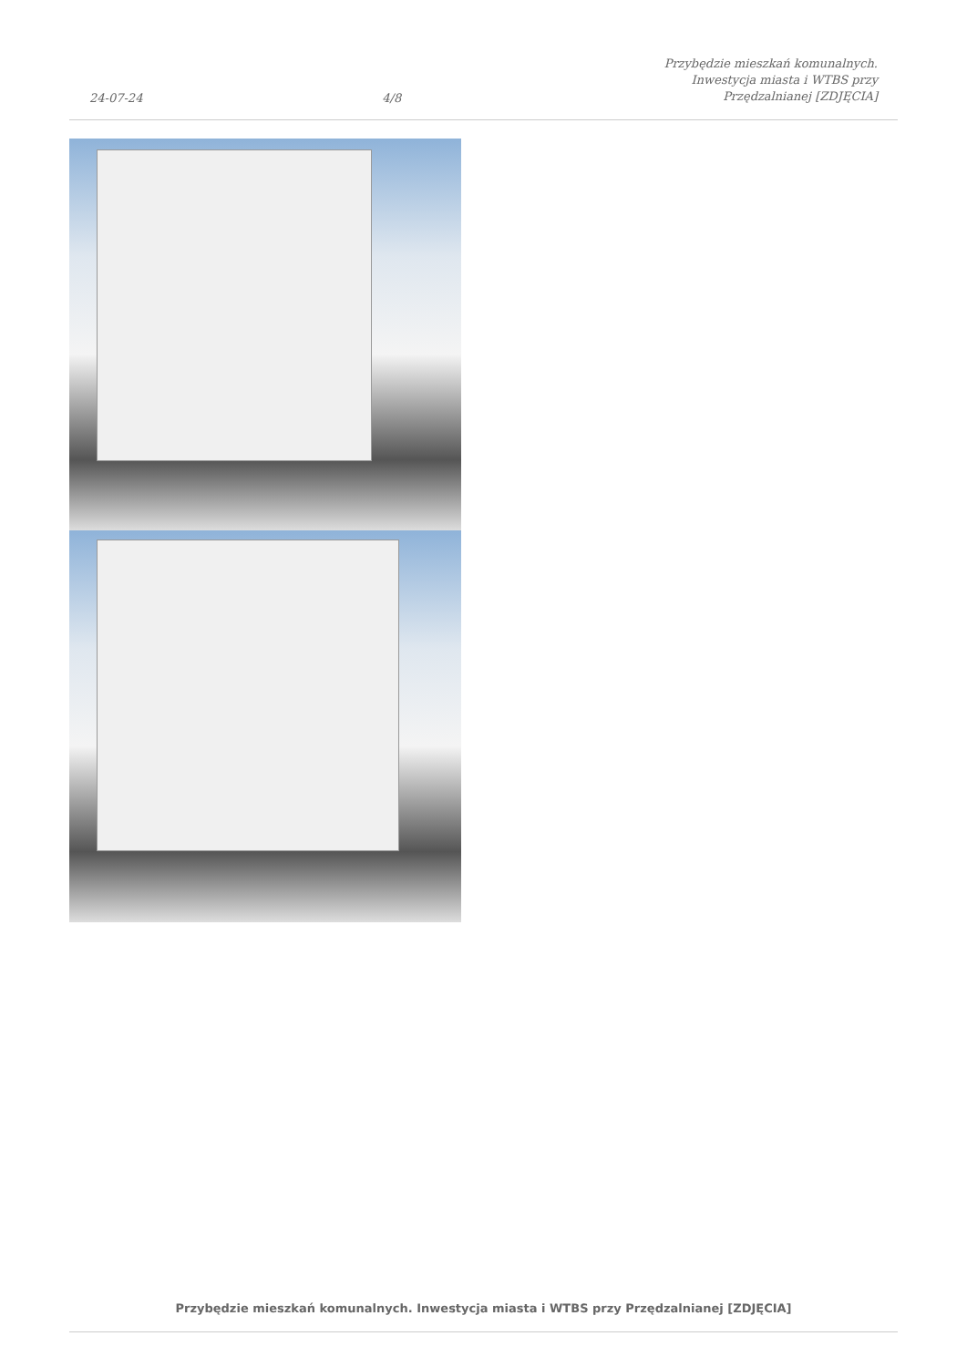24-07-24 4/8 Przybędzie mieszkań komunalnych. Inwestycja miasta i WTBS przy Przędzalnianej [ZDJĘCIA]
Przybędzie mieszkań komunalnych. Inwestycja miasta i WTBS przy Przędzalnianej [ZDJĘCIA]